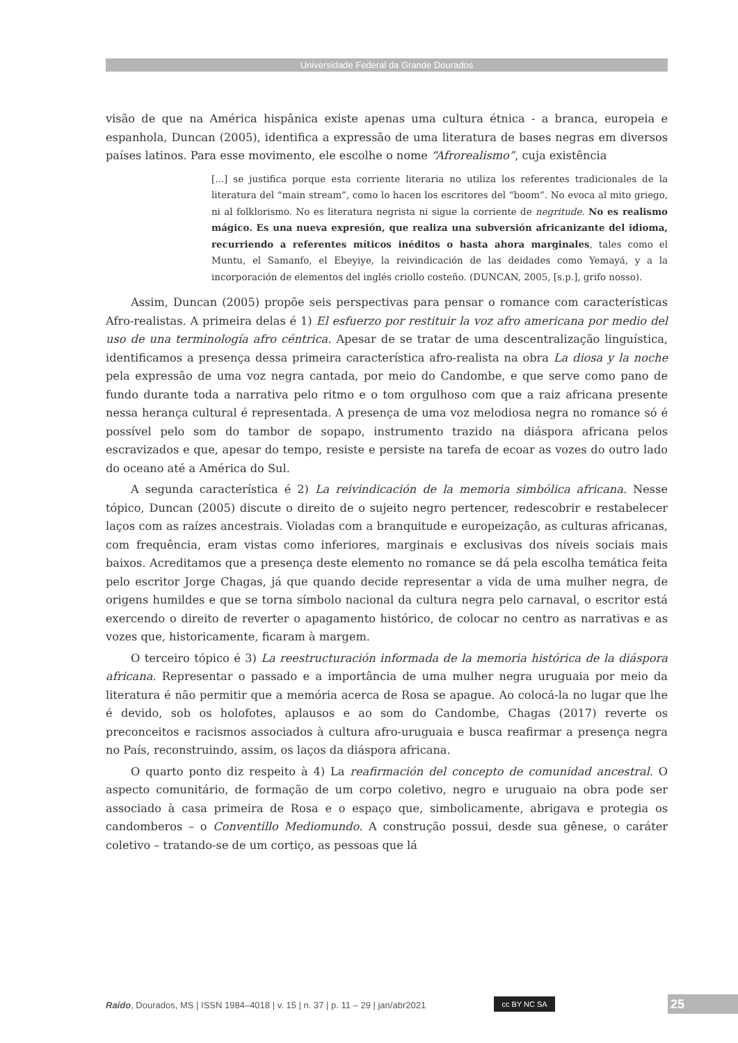Universidade Federal da Grande Dourados
visão de que na América hispânica existe apenas uma cultura étnica - a branca, europeia e espanhola, Duncan (2005), identifica a expressão de uma literatura de bases negras em diversos países latinos. Para esse movimento, ele escolhe o nome “Afrorealismo”, cuja existência
[...] se justifica porque esta corriente literaria no utiliza los referentes tradicionales de la literatura del “main stream”, como lo hacen los escritores del “boom”. No evoca al mito griego, ni al folklorismo. No es literatura negrista ni sigue la corriente de negritude. No es realismo mágico. Es una nueva expresión, que realiza una subversión africanizante del idioma, recurriendo a referentes míticos inéditos o hasta ahora marginales, tales como el Muntu, el Samanfo, el Ebeyiye, la reivindicación de las deidades como Yemayá, y a la incorporación de elementos del inglés criollo costeño. (DUNCAN, 2005, [s.p.], grifo nosso).
Assim, Duncan (2005) propõe seis perspectivas para pensar o romance com características Afro-realistas. A primeira delas é 1) El esfuerzo por restituir la voz afro americana por medio del uso de una terminología afro céntrica. Apesar de se tratar de uma descentralização linguística, identificamos a presença dessa primeira característica afro-realista na obra La diosa y la noche pela expressão de uma voz negra cantada, por meio do Candombe, e que serve como pano de fundo durante toda a narrativa pelo ritmo e o tom orgulhoso com que a raiz africana presente nessa herança cultural é representada. A presença de uma voz melodiosa negra no romance só é possível pelo som do tambor de sopapo, instrumento trazido na diáspora africana pelos escravizados e que, apesar do tempo, resiste e persiste na tarefa de ecoar as vozes do outro lado do oceano até a América do Sul.
A segunda característica é 2) La reivindicación de la memoria simbólica africana. Nesse tópico, Duncan (2005) discute o direito de o sujeito negro pertencer, redescobrir e restabelecer laços com as raízes ancestrais. Violadas com a branquitude e europeização, as culturas africanas, com frequência, eram vistas como inferiores, marginais e exclusivas dos níveis sociais mais baixos. Acreditamos que a presença deste elemento no romance se dá pela escolha temática feita pelo escritor Jorge Chagas, já que quando decide representar a vida de uma mulher negra, de origens humildes e que se torna símbolo nacional da cultura negra pelo carnaval, o escritor está exercendo o direito de reverter o apagamento histórico, de colocar no centro as narrativas e as vozes que, historicamente, ficaram à margem.
O terceiro tópico é 3) La reestructuración informada de la memoria histórica de la diáspora africana. Representar o passado e a importância de uma mulher negra uruguaia por meio da literatura é não permitir que a memória acerca de Rosa se apague. Ao colocá-la no lugar que lhe é devido, sob os holofotes, aplausos e ao som do Candombe, Chagas (2017) reverte os preconceitos e racismos associados à cultura afro-uruguaia e busca reafirmar a presença negra no País, reconstruindo, assim, os laços da diáspora africana.
O quarto ponto diz respeito à 4) La reafirmación del concepto de comunidad ancestral. O aspecto comunitário, de formação de um corpo coletivo, negro e uruguaio na obra pode ser associado à casa primeira de Rosa e o espaço que, simbolicamente, abrigava e protegia os candomberos – o Conventillo Mediomundo. A construção possui, desde sua gênese, o caráter coletivo – tratando-se de um cortiço, as pessoas que lá
Raído, Dourados, MS | ISSN 1984–4018 | v. 15 | n. 37 | p. 11 – 29 | jan/abr2021
cc BY NC SA 25